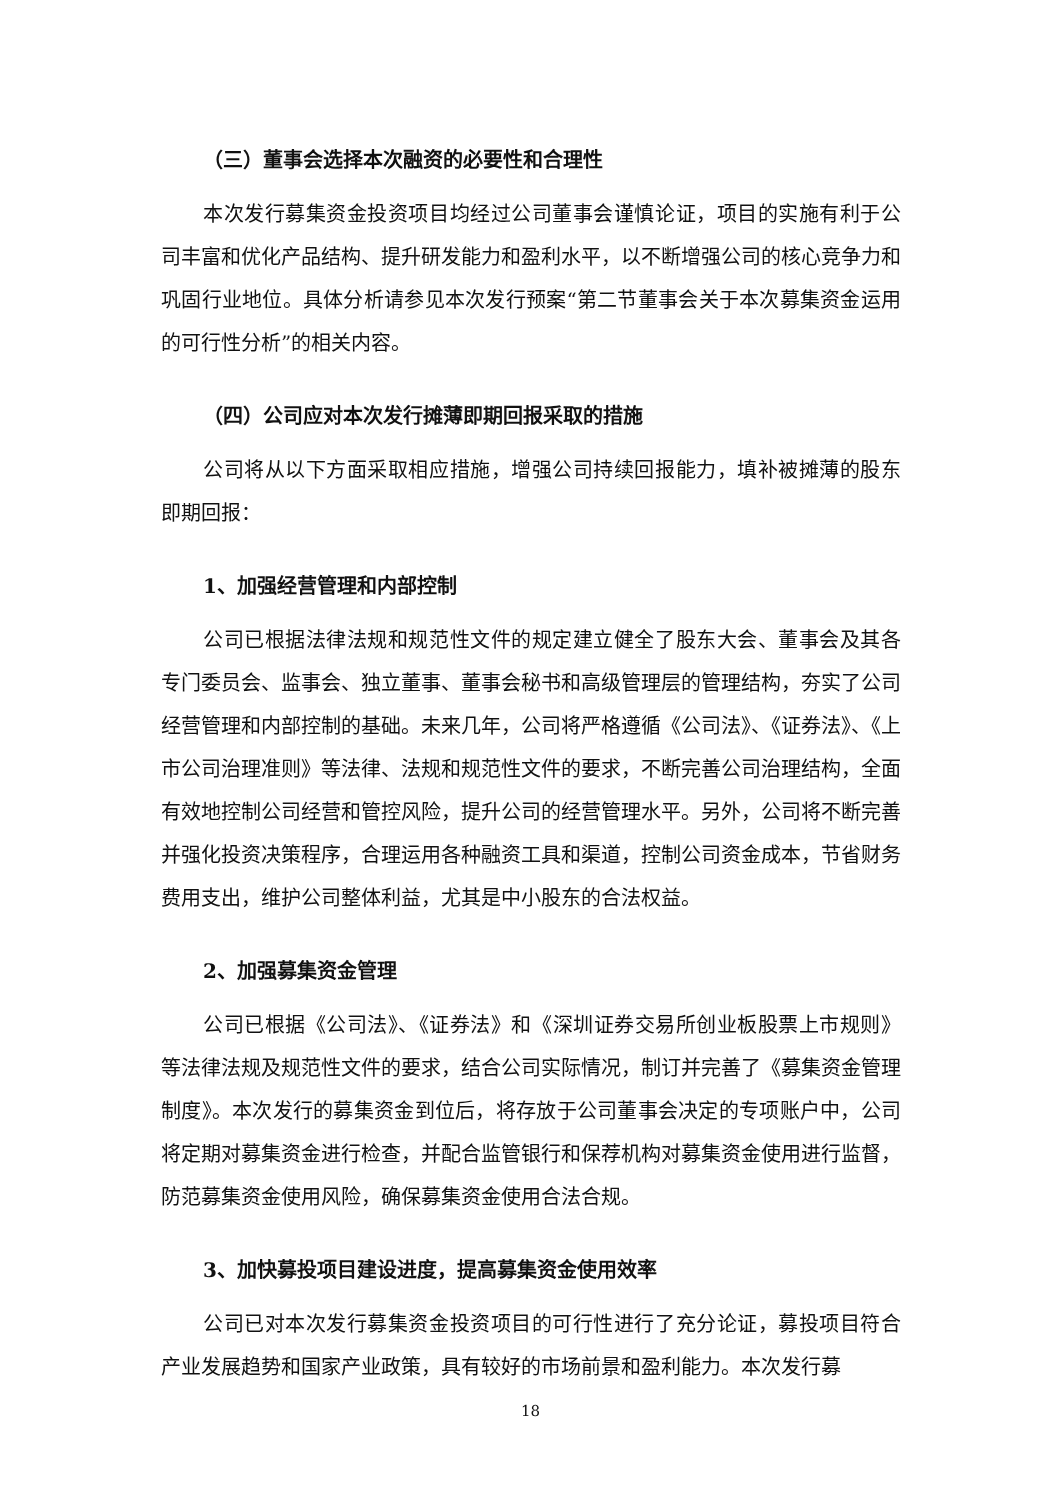（三）董事会选择本次融资的必要性和合理性
本次发行募集资金投资项目均经过公司董事会谨慎论证，项目的实施有利于公司丰富和优化产品结构、提升研发能力和盈利水平，以不断增强公司的核心竞争力和巩固行业地位。具体分析请参见本次发行预案“第二节董事会关于本次募集资金运用的可行性分析”的相关内容。
（四）公司应对本次发行摊薄即期回报采取的措施
公司将从以下方面采取相应措施，增强公司持续回报能力，填补被摊薄的股东即期回报：
1、加强经营管理和内部控制
公司已根据法律法规和规范性文件的规定建立健全了股东大会、董事会及其各专门委员会、监事会、独立董事、董事会秘书和高级管理层的管理结构，夯实了公司经营管理和内部控制的基础。未来几年，公司将严格遵循《公司法》、《证券法》、《上市公司治理准则》等法律、法规和规范性文件的要求，不断完善公司治理结构，全面有效地控制公司经营和管控风险，提升公司的经营管理水平。另外，公司将不断完善并强化投资决策程序，合理运用各种融资工具和渠道，控制公司资金成本，节省财务费用支出，维护公司整体利益，尤其是中小股东的合法权益。
2、加强募集资金管理
公司已根据《公司法》、《证券法》和《深圳证券交易所创业板股票上市规则》等法律法规及规范性文件的要求，结合公司实际情况，制订并完善了《募集资金管理制度》。本次发行的募集资金到位后，将存放于公司董事会决定的专项账户中，公司将定期对募集资金进行检查，并配合监管银行和保荐机构对募集资金使用进行监督，防范募集资金使用风险，确保募集资金使用合法合规。
3、加快募投项目建设进度，提高募集资金使用效率
公司已对本次发行募集资金投资项目的可行性进行了充分论证，募投项目符合产业发展趋势和国家产业政策，具有较好的市场前景和盈利能力。本次发行募
18